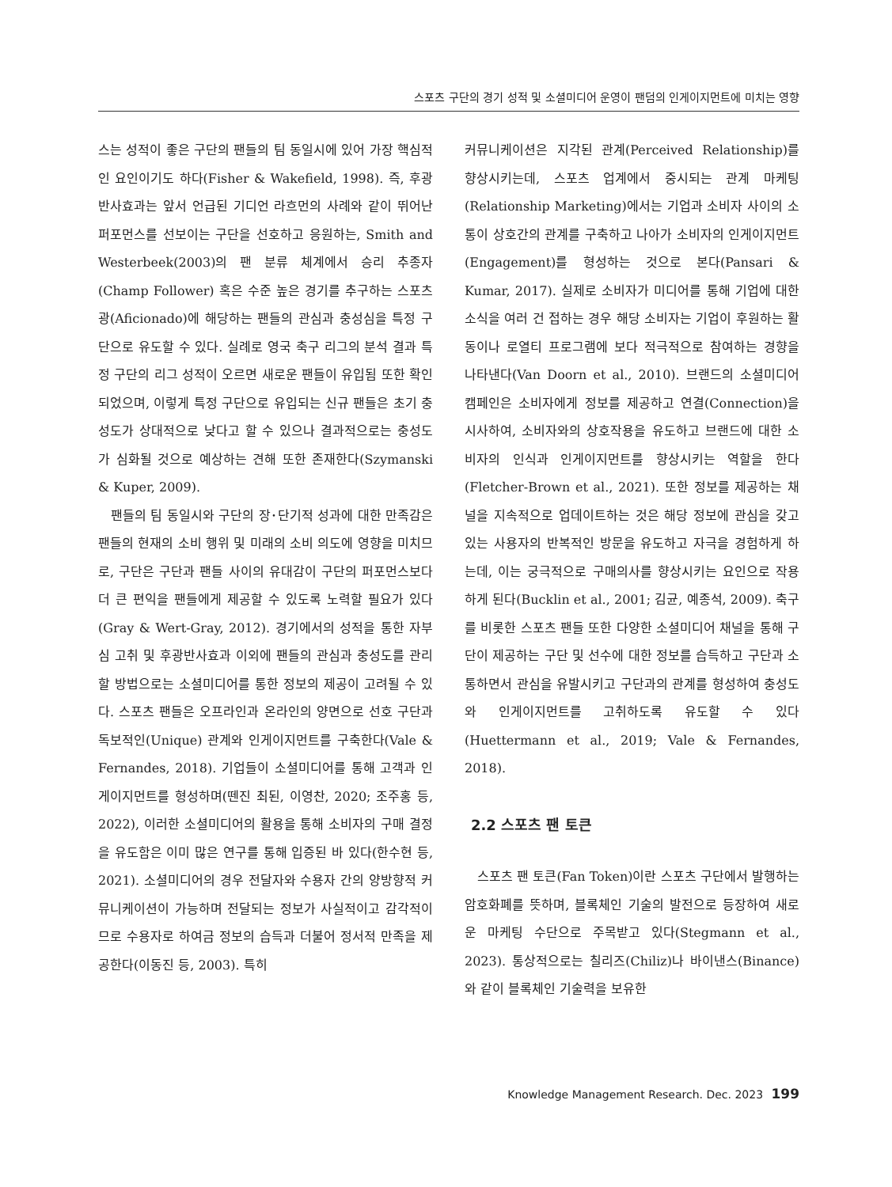스포츠 구단의 경기 성적 및 소셜미디어 운영이 팬덤의 인게이지먼트에 미치는 영향
스는 성적이 좋은 구단의 팬들의 팀 동일시에 있어 가장 핵심적인 요인이기도 하다(Fisher & Wakefield, 1998). 즉, 후광반사효과는 앞서 언급된 기디언 라흐먼의 사례와 같이 뛰어난 퍼포먼스를 선보이는 구단을 선호하고 응원하는, Smith and Westerbeek(2003)의 팬 분류 체계에서 승리 추종자(Champ Follower) 혹은 수준 높은 경기를 추구하는 스포츠광(Aficionado)에 해당하는 팬들의 관심과 충성심을 특정 구단으로 유도할 수 있다. 실례로 영국 축구 리그의 분석 결과 특정 구단의 리그 성적이 오르면 새로운 팬들이 유입됨 또한 확인되었으며, 이렇게 특정 구단으로 유입되는 신규 팬들은 초기 충성도가 상대적으로 낮다고 할 수 있으나 결과적으로는 충성도가 심화될 것으로 예상하는 견해 또한 존재한다(Szymanski & Kuper, 2009).
팬들의 팀 동일시와 구단의 장･단기적 성과에 대한 만족감은 팬들의 현재의 소비 행위 및 미래의 소비 의도에 영향을 미치므로, 구단은 구단과 팬들 사이의 유대감이 구단의 퍼포먼스보다 더 큰 편익을 팬들에게 제공할 수 있도록 노력할 필요가 있다(Gray & Wert-Gray, 2012). 경기에서의 성적을 통한 자부심 고취 및 후광반사효과 이외에 팬들의 관심과 충성도를 관리할 방법으로는 소셜미디어를 통한 정보의 제공이 고려될 수 있다. 스포츠 팬들은 오프라인과 온라인의 양면으로 선호 구단과 독보적인(Unique) 관계와 인게이지먼트를 구축한다(Vale & Fernandes, 2018). 기업들이 소셜미디어를 통해 고객과 인게이지먼트를 형성하며(뗀진 최된, 이영찬, 2020; 조주홍 등, 2022), 이러한 소셜미디어의 활용을 통해 소비자의 구매 결정을 유도함은 이미 많은 연구를 통해 입증된 바 있다(한수현 등, 2021). 소셜미디어의 경우 전달자와 수용자 간의 양방향적 커뮤니케이션이 가능하며 전달되는 정보가 사실적이고 감각적이므로 수용자로 하여금 정보의 습득과 더불어 정서적 만족을 제공한다(이동진 등, 2003). 특히
커뮤니케이션은 지각된 관계(Perceived Relationship)를 향상시키는데, 스포츠 업계에서 중시되는 관계 마케팅(Relationship Marketing)에서는 기업과 소비자 사이의 소통이 상호간의 관계를 구축하고 나아가 소비자의 인게이지먼트(Engagement)를 형성하는 것으로 본다(Pansari & Kumar, 2017). 실제로 소비자가 미디어를 통해 기업에 대한 소식을 여러 건 접하는 경우 해당 소비자는 기업이 후원하는 활동이나 로열티 프로그램에 보다 적극적으로 참여하는 경향을 나타낸다(Van Doorn et al., 2010). 브랜드의 소셜미디어 캠페인은 소비자에게 정보를 제공하고 연결(Connection)을 시사하여, 소비자와의 상호작용을 유도하고 브랜드에 대한 소비자의 인식과 인게이지먼트를 향상시키는 역할을 한다(Fletcher-Brown et al., 2021). 또한 정보를 제공하는 채널을 지속적으로 업데이트하는 것은 해당 정보에 관심을 갖고 있는 사용자의 반복적인 방문을 유도하고 자극을 경험하게 하는데, 이는 궁극적으로 구매의사를 향상시키는 요인으로 작용하게 된다(Bucklin et al., 2001; 김균, 예종석, 2009). 축구를 비롯한 스포츠 팬들 또한 다양한 소셜미디어 채널을 통해 구단이 제공하는 구단 및 선수에 대한 정보를 습득하고 구단과 소통하면서 관심을 유발시키고 구단과의 관계를 형성하여 충성도와 인게이지먼트를 고취하도록 유도할 수 있다(Huettermann et al., 2019; Vale & Fernandes, 2018).
2.2 스포츠 팬 토큰
스포츠 팬 토큰(Fan Token)이란 스포츠 구단에서 발행하는 암호화폐를 뜻하며, 블록체인 기술의 발전으로 등장하여 새로운 마케팅 수단으로 주목받고 있다(Stegmann et al., 2023). 통상적으로는 칠리즈(Chiliz)나 바이낸스(Binance)와 같이 블록체인 기술력을 보유한
Knowledge Management Research. Dec. 2023 199